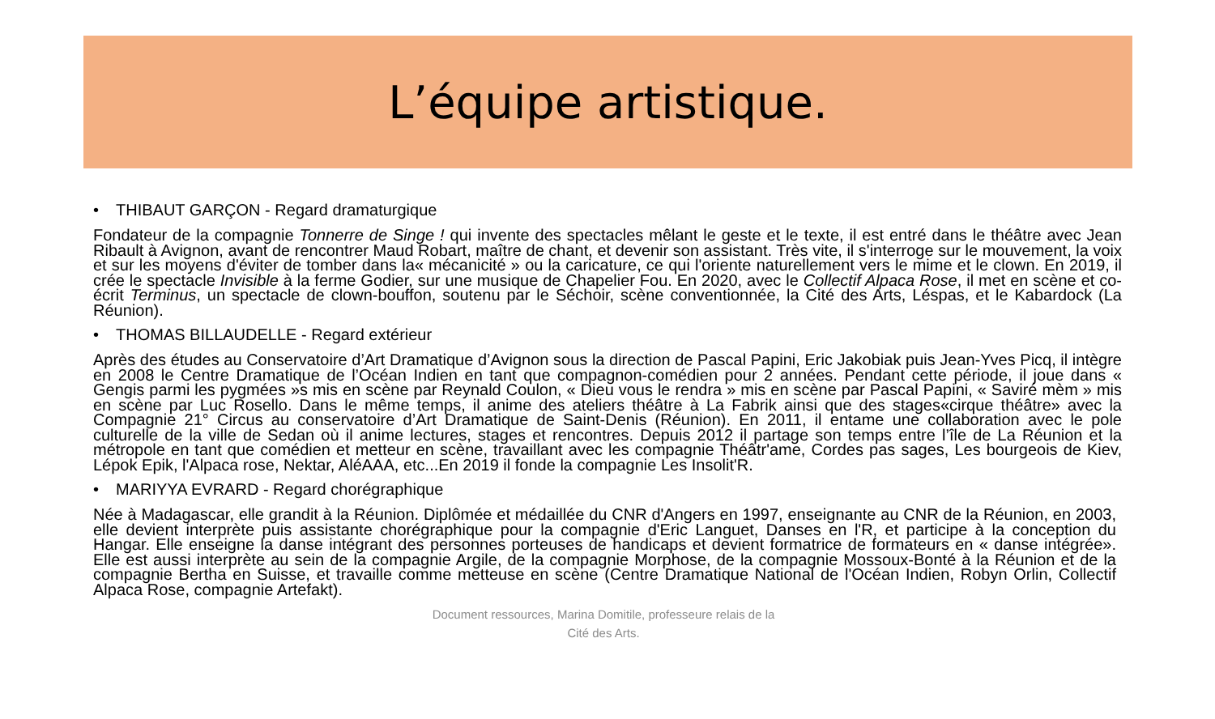L’équipe artistique.
• THIBAUT GARÇON - Regard dramaturgique
Fondateur de la compagnie Tonnerre de Singe ! qui invente des spectacles mêlant le geste et le texte, il est entré dans le théâtre avec Jean Ribault à Avignon, avant de rencontrer Maud Robart, maître de chant, et devenir son assistant. Très vite, il s'interroge sur le mouvement, la voix et sur les moyens d'éviter de tomber dans la« mécanicité » ou la caricature, ce qui l'oriente naturellement vers le mime et le clown. En 2019, il crée le spectacle Invisible à la ferme Godier, sur une musique de Chapelier Fou. En 2020, avec le Collectif Alpaca Rose, il met en scène et co-écrit Terminus, un spectacle de clown-bouffon, soutenu par le Séchoir, scène conventionnée, la Cité des Arts, Léspas, et le Kabardock (La Réunion).
• THOMAS BILLAUDELLE - Regard extérieur
Après des études au Conservatoire d’Art Dramatique d’Avignon sous la direction de Pascal Papini, Eric Jakobiak puis Jean-Yves Picq, il intègre en 2008 le Centre Dramatique de l’Océan Indien en tant que compagnon-comédien pour 2 années. Pendant cette période, il joue dans « Gengis parmi les pygmées »s mis en scène par Reynald Coulon, « Dieu vous le rendra » mis en scène par Pascal Papini, « Saviré mèm » mis en scène par Luc Rosello. Dans le même temps, il anime des ateliers théâtre à La Fabrik ainsi que des stages«cirque théâtre» avec la Compagnie 21° Circus au conservatoire d’Art Dramatique de Saint-Denis (Réunion). En 2011, il entame une collaboration avec le pole culturelle de la ville de Sedan où il anime lectures, stages et rencontres. Depuis 2012 il partage son temps entre l’île de La Réunion et la métropole en tant que comédien et metteur en scène, travaillant avec les compagnie Théâtr'ame, Cordes pas sages, Les bourgeois de Kiev, Lépok Epik, l'Alpaca rose, Nektar, AléAAA, etc...En 2019 il fonde la compagnie Les Insolit'R.
• MARIYYA EVRARD - Regard chorégraphique
Née à Madagascar, elle grandit à la Réunion. Diplômée et médaillée du CNR d'Angers en 1997, enseignante au CNR de la Réunion, en 2003, elle devient interprète puis assistante chorégraphique pour la compagnie d'Eric Languet, Danses en l'R, et participe à la conception du Hangar. Elle enseigne la danse intégrant des personnes porteuses de handicaps et devient formatrice de formateurs en « danse intégrée». Elle est aussi interprète au sein de la compagnie Argile, de la compagnie Morphose, de la compagnie Mossoux-Bonté à la Réunion et de la compagnie Bertha en Suisse, et travaille comme metteuse en scène (Centre Dramatique National de l'Océan Indien, Robyn Orlin, Collectif Alpaca Rose, compagnie Artefakt).
Document ressources, Marina Domitile, professeure relais de la
Cité des Arts.